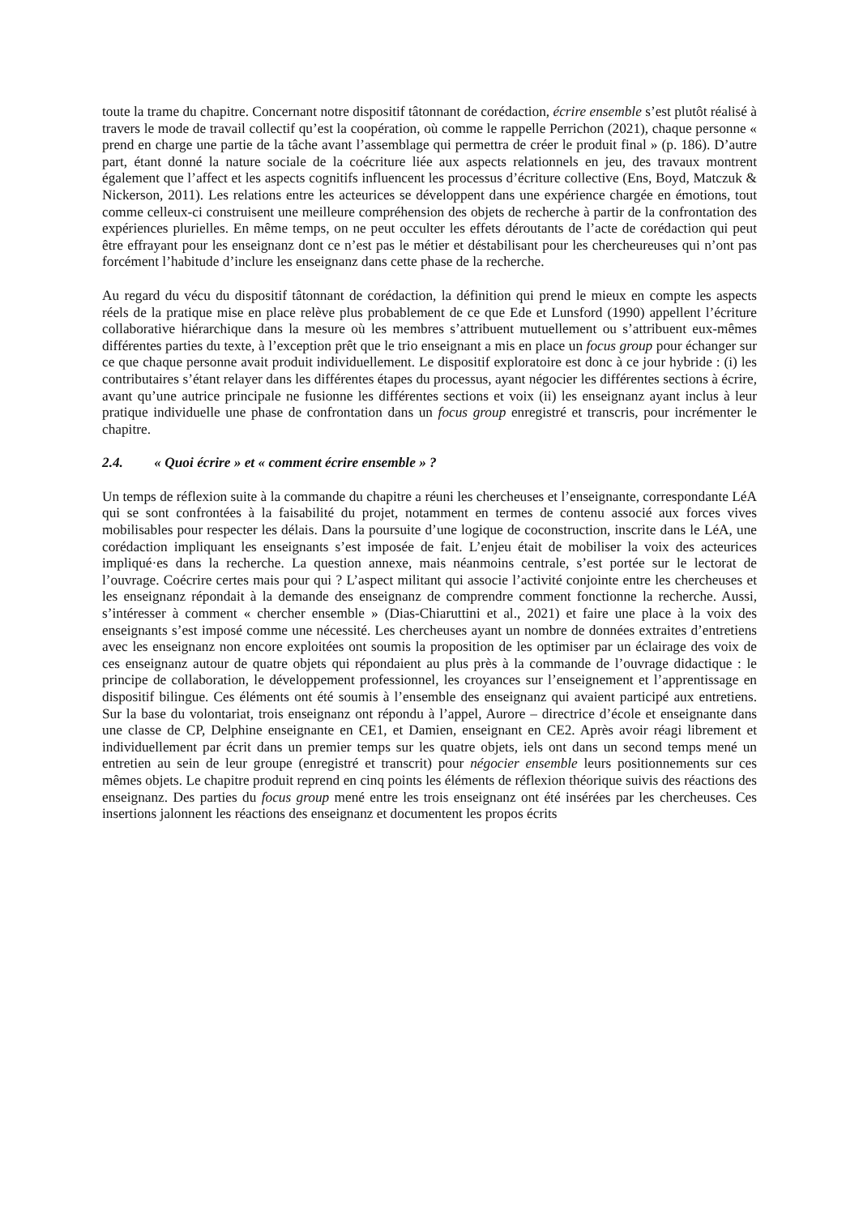toute la trame du chapitre. Concernant notre dispositif tâtonnant de corédaction, écrire ensemble s’est plutôt réalisé à travers le mode de travail collectif qu’est la coopération, où comme le rappelle Perrichon (2021), chaque personne « prend en charge une partie de la tâche avant l’assemblage qui permettra de créer le produit final » (p. 186). D’autre part, étant donné la nature sociale de la coécriture liée aux aspects relationnels en jeu, des travaux montrent également que l’affect et les aspects cognitifs influencent les processus d’écriture collective (Ens, Boyd, Matczuk & Nickerson, 2011). Les relations entre les acteurices se développent dans une expérience chargée en émotions, tout comme celleux-ci construisent une meilleure compréhension des objets de recherche à partir de la confrontation des expériences plurielles. En même temps, on ne peut occulter les effets déroutants de l’acte de corédaction qui peut être effrayant pour les enseignanz dont ce n’est pas le métier et déstabilisant pour les chercheureuses qui n’ont pas forcément l’habitude d’inclure les enseignanz dans cette phase de la recherche.
Au regard du vécu du dispositif tâtonnant de corédaction, la définition qui prend le mieux en compte les aspects réels de la pratique mise en place relève plus probablement de ce que Ede et Lunsford (1990) appellent l’écriture collaborative hiérarchique dans la mesure où les membres s’attribuent mutuellement ou s’attribuent eux-mêmes différentes parties du texte, à l’exception prêt que le trio enseignant a mis en place un focus group pour échanger sur ce que chaque personne avait produit individuellement. Le dispositif exploratoire est donc à ce jour hybride : (i) les contributaires s’étant relayer dans les différentes étapes du processus, ayant négocier les différentes sections à écrire, avant qu’une autrice principale ne fusionne les différentes sections et voix (ii) les enseignanz ayant inclus à leur pratique individuelle une phase de confrontation dans un focus group enregistré et transcris, pour incrémenter le chapitre.
2.4. « Quoi écrire » et « comment écrire ensemble » ?
Un temps de réflexion suite à la commande du chapitre a réuni les chercheuses et l’enseignante, correspondante LéA qui se sont confrontées à la faisabilité du projet, notamment en termes de contenu associé aux forces vives mobilisables pour respecter les délais. Dans la poursuite d’une logique de coconstruction, inscrite dans le LéA, une corédaction impliquant les enseignants s’est imposée de fait. L’enjeu était de mobiliser la voix des acteurices impliqué·es dans la recherche. La question annexe, mais néanmoins centrale, s’est portée sur le lectorat de l’ouvrage. Coécrire certes mais pour qui ? L’aspect militant qui associe l’activité conjointe entre les chercheuses et les enseignanz répondait à la demande des enseignanz de comprendre comment fonctionne la recherche. Aussi, s’intéresser à comment « chercher ensemble » (Dias-Chiaruttini et al., 2021) et faire une place à la voix des enseignants s’est imposé comme une nécessité. Les chercheuses ayant un nombre de données extraites d’entretiens avec les enseignanz non encore exploitées ont soumis la proposition de les optimiser par un éclairage des voix de ces enseignanz autour de quatre objets qui répondaient au plus près à la commande de l’ouvrage didactique : le principe de collaboration, le développement professionnel, les croyances sur l’enseignement et l’apprentissage en dispositif bilingue. Ces éléments ont été soumis à l’ensemble des enseignanz qui avaient participé aux entretiens. Sur la base du volontariat, trois enseignanz ont répondu à l’appel, Aurore – directrice d’école et enseignante dans une classe de CP, Delphine enseignante en CE1, et Damien, enseignant en CE2. Après avoir réagi librement et individuellement par écrit dans un premier temps sur les quatre objets, iels ont dans un second temps mené un entretien au sein de leur groupe (enregistré et transcrit) pour négocier ensemble leurs positionnements sur ces mêmes objets. Le chapitre produit reprend en cinq points les éléments de réflexion théorique suivis des réactions des enseignanz. Des parties du focus group mené entre les trois enseignanz ont été insérées par les chercheuses. Ces insertions jalonnent les réactions des enseignanz et documentent les propos écrits